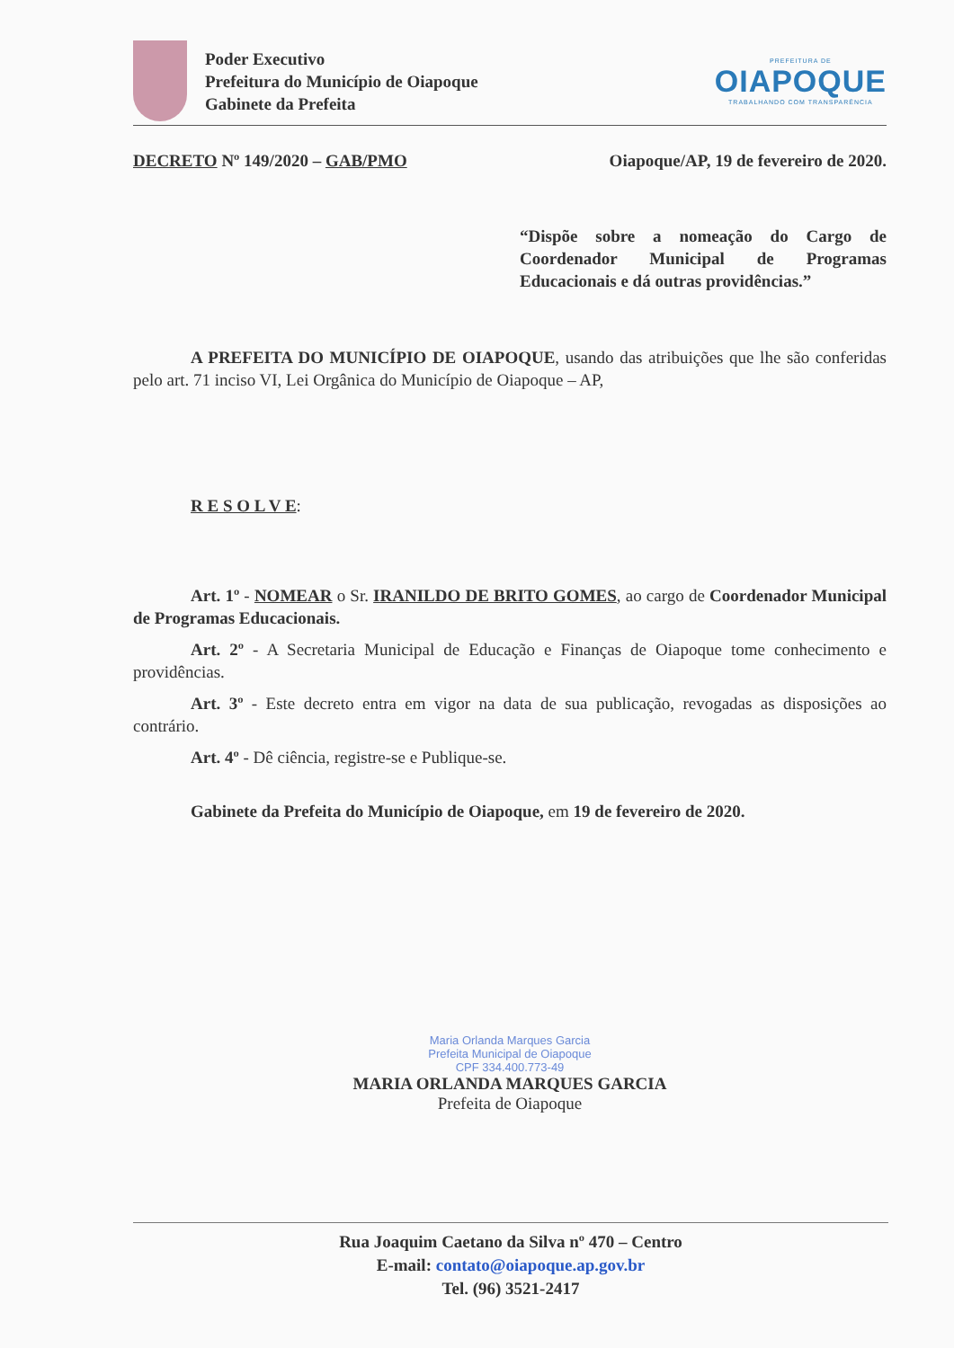Poder Executivo
Prefeitura do Município de Oiapoque
Gabinete da Prefeita
PREFEITURA DE
OIAPOQUE
TRABALHANDO COM TRANSPARÊNCIA
DECRETO Nº 149/2020 – GAB/PMO Oiapoque/AP, 19 de fevereiro de 2020.
“Dispõe sobre a nomeação do Cargo de Coordenador Municipal de Programas Educacionais e dá outras providências.”
A PREFEITA DO MUNICÍPIO DE OIAPOQUE, usando das atribuições que lhe são conferidas pelo art. 71 inciso VI, Lei Orgânica do Município de Oiapoque – AP,
R E S O L V E:
Art. 1º - NOMEAR o Sr. IRANILDO DE BRITO GOMES, ao cargo de Coordenador Municipal de Programas Educacionais.
Art. 2º - A Secretaria Municipal de Educação e Finanças de Oiapoque tome conhecimento e providências.
Art. 3º - Este decreto entra em vigor na data de sua publicação, revogadas as disposições ao contrário.
Art. 4º - Dê ciência, registre-se e Publique-se.
Gabinete da Prefeita do Município de Oiapoque, em 19 de fevereiro de 2020.
Maria Orlanda Marques Garcia
Prefeita Municipal de Oiapoque
CPF 334.400.773-49
MARIA ORLANDA MARQUES GARCIA
Prefeita de Oiapoque
Rua Joaquim Caetano da Silva nº 470 – Centro
E-mail: contato@oiapoque.ap.gov.br
Tel. (96) 3521-2417